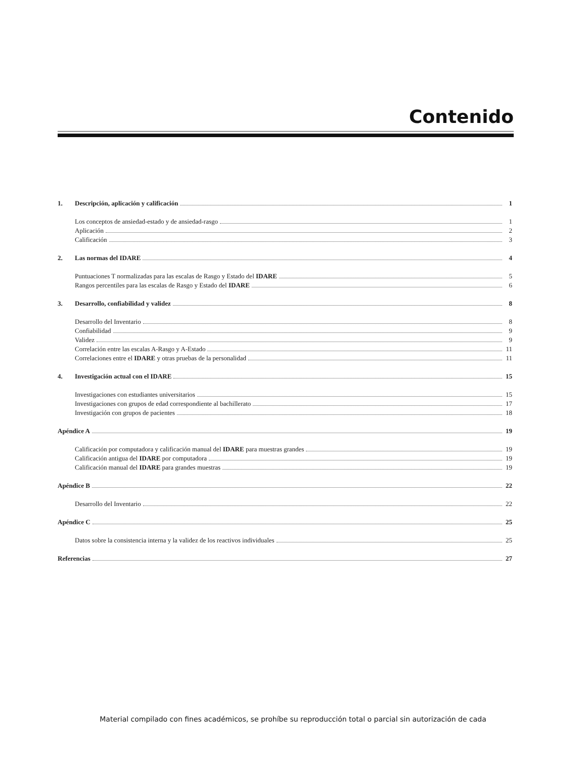Contenido
1. Descripción, aplicación y calificación 1
Los conceptos de ansiedad-estado y de ansiedad-rasgo 1
Aplicación 2
Calificación 3
2. Las normas del IDARE 4
Puntuaciones T normalizadas para las escalas de Rasgo y Estado del IDARE 5
Rangos percentiles para las escalas de Rasgo y Estado del IDARE 6
3. Desarrollo, confiabilidad y validez 8
Desarrollo del Inventario 8
Confiabilidad 9
Validez 9
Correlación entre las escalas A-Rasgo y A-Estado 11
Correlaciones entre el IDARE y otras pruebas de la personalidad 11
4. Investigación actual con el IDARE 15
Investigaciones con estudiantes universitarios 15
Investigaciones con grupos de edad correspondiente al bachillerato 17
Investigación con grupos de pacientes 18
Apéndice A 19
Calificación por computadora y calificación manual del IDARE para muestras grandes 19
Calificación antigua del IDARE por computadora 19
Calificación manual del IDARE para grandes muestras 19
Apéndice B 22
Desarrollo del Inventario 22
Apéndice C 25
Datos sobre la consistencia interna y la validez de los reactivos individuales 25
Referencias 27
Material compilado con fines académicos, se prohíbe su reproducción total o parcial sin autorización de cada